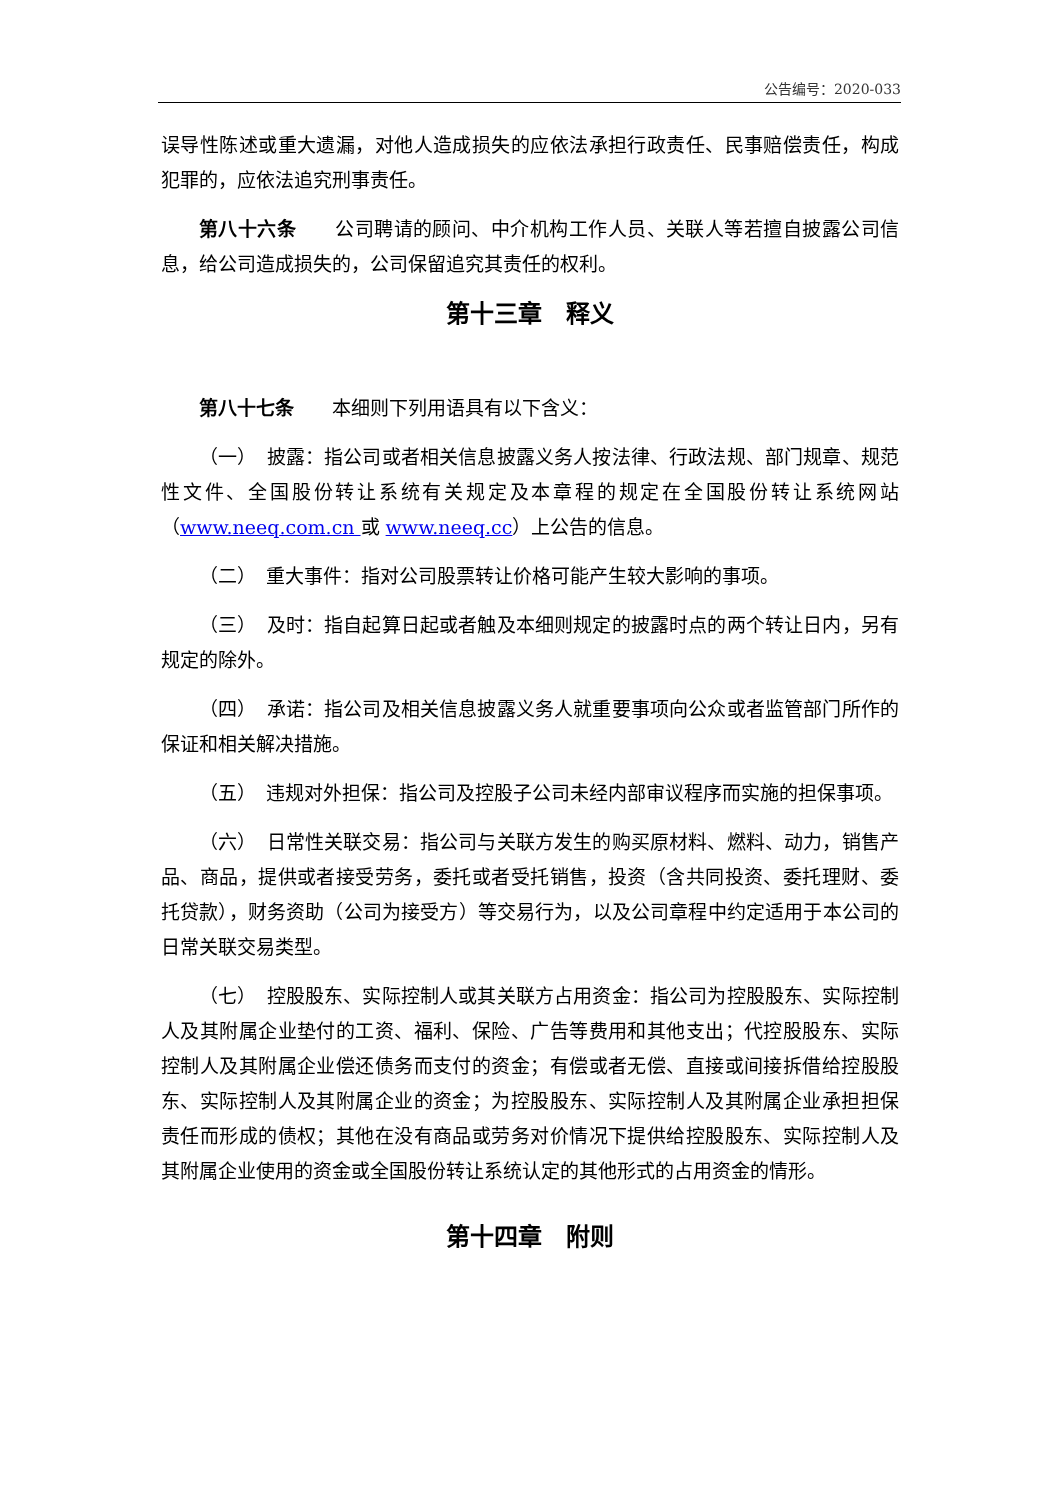公告编号：2020-033
误导性陈述或重大遗漏，对他人造成损失的应依法承担行政责任、民事赔偿责任，构成犯罪的，应依法追究刑事责任。
第八十六条　　公司聘请的顾问、中介机构工作人员、关联人等若擅自披露公司信息，给公司造成损失的，公司保留追究其责任的权利。
第十三章　释义
第八十七条　　本细则下列用语具有以下含义：
（一）　披露：指公司或者相关信息披露义务人按法律、行政法规、部门规章、规范性文件、全国股份转让系统有关规定及本章程的规定在全国股份转让系统网站（www.neeq.com.cn 或 www.neeq.cc）上公告的信息。
（二）　重大事件：指对公司股票转让价格可能产生较大影响的事项。
（三）　及时：指自起算日起或者触及本细则规定的披露时点的两个转让日内，另有规定的除外。
（四）　承诺：指公司及相关信息披露义务人就重要事项向公众或者监管部门所作的保证和相关解决措施。
（五）　违规对外担保：指公司及控股子公司未经内部审议程序而实施的担保事项。
（六）　日常性关联交易：指公司与关联方发生的购买原材料、燃料、动力，销售产品、商品，提供或者接受劳务，委托或者受托销售，投资（含共同投资、委托理财、委托贷款），财务资助（公司为接受方）等交易行为，以及公司章程中约定适用于本公司的日常关联交易类型。
（七）　控股股东、实际控制人或其关联方占用资金：指公司为控股股东、实际控制人及其附属企业垫付的工资、福利、保险、广告等费用和其他支出；代控股股东、实际控制人及其附属企业偿还债务而支付的资金；有偿或者无偿、直接或间接拆借给控股股东、实际控制人及其附属企业的资金；为控股股东、实际控制人及其附属企业承担担保责任而形成的债权；其他在没有商品或劳务对价情况下提供给控股股东、实际控制人及其附属企业使用的资金或全国股份转让系统认定的其他形式的占用资金的情形。
第十四章　附则